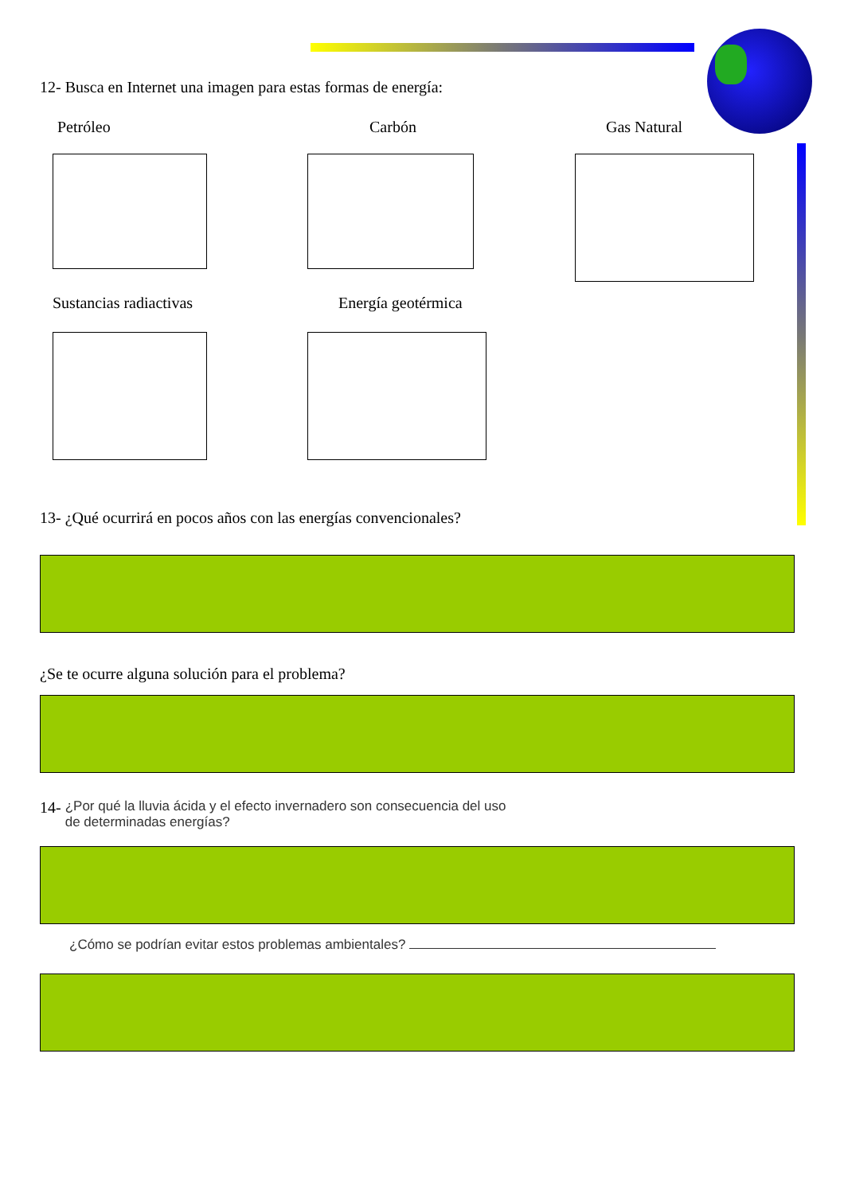12- Busca en Internet una imagen para estas formas de energía:
Petróleo Carbón Gas Natural
Sustancias radiactivas Energía geotérmica
13- ¿Qué ocurrirá en pocos años con las energías convencionales?
¿Se te ocurre alguna solución para el problema?
14- ¿Por qué la lluvia ácida y el efecto invernadero son consecuencia del uso
de determinadas energías?
¿Cómo se podrían evitar estos problemas ambientales?